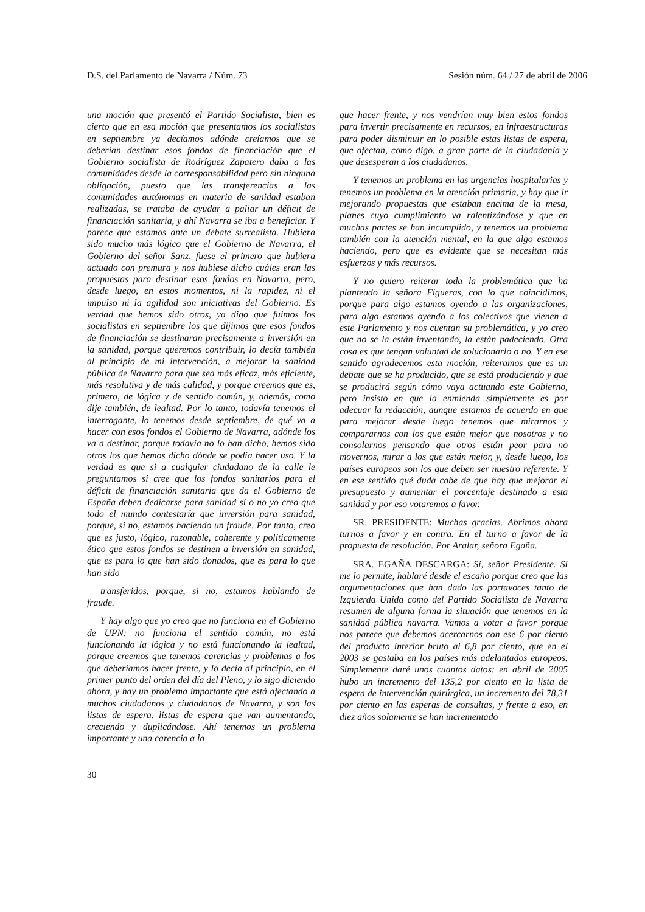D.S. del Parlamento de Navarra / Núm. 73 Sesión núm. 64 / 27 de abril de 2006
una moción que presentó el Partido Socialista, bien es cierto que en esa moción que presentamos los socialistas en septiembre ya decíamos adónde creíamos que se deberían destinar esos fondos de financiación que el Gobierno socialista de Rodríguez Zapatero daba a las comunidades desde la corresponsabilidad pero sin ninguna obligación, puesto que las transferencias a las comunidades autónomas en materia de sanidad estaban realizadas, se trataba de ayudar a paliar un déficit de financiación sanitaria, y ahí Navarra se iba a beneficiar. Y parece que estamos ante un debate surrealista. Hubiera sido mucho más lógico que el Gobierno de Navarra, el Gobierno del señor Sanz, fuese el primero que hubiera actuado con premura y nos hubiese dicho cuáles eran las propuestas para destinar esos fondos en Navarra, pero, desde luego, en estos momentos, ni la rapidez, ni el impulso ni la agilidad son iniciativas del Gobierno. Es verdad que hemos sido otros, ya digo que fuimos los socialistas en septiembre los que dijimos que esos fondos de financiación se destinaran precisamente a inversión en la sanidad, porque queremos contribuir, lo decía también al principio de mi intervención, a mejorar la sanidad pública de Navarra para que sea más eficaz, más eficiente, más resolutiva y de más calidad, y porque creemos que es, primero, de lógica y de sentido común, y, además, como dije también, de lealtad. Por lo tanto, todavía tenemos el interrogante, lo tenemos desde septiembre, de qué va a hacer con esos fondos el Gobierno de Navarra, adónde los va a destinar, porque todavía no lo han dicho, hemos sido otros los que hemos dicho dónde se podía hacer uso. Y la verdad es que si a cualquier ciudadano de la calle le preguntamos si cree que los fondos sanitarios para el déficit de financiación sanitaria que da el Gobierno de España deben dedicarse para sanidad sí o no yo creo que todo el mundo contestaría que inversión para sanidad, porque, si no, estamos haciendo un fraude. Por tanto, creo que es justo, lógico, razonable, coherente y políticamente ético que estos fondos se destinen a inversión en sanidad, que es para lo que han sido donados, que es para lo que han sido
transferidos, porque, si no, estamos hablando de fraude.
Y hay algo que yo creo que no funciona en el Gobierno de UPN: no funciona el sentido común, no está funcionando la lógica y no está funcionando la lealtad, porque creemos que tenemos carencias y problemas a los que deberíamos hacer frente, y lo decía al principio, en el primer punto del orden del día del Pleno, y lo sigo diciendo ahora, y hay un problema importante que está afectando a muchos ciudadanos y ciudadanas de Navarra, y son las listas de espera, listas de espera que van aumentando, creciendo y duplicándose. Ahí tenemos un problema importante y una carencia a la
que hacer frente, y nos vendrían muy bien estos fondos para invertir precisamente en recursos, en infraestructuras para poder disminuir en lo posible estas listas de espera, que afectan, como digo, a gran parte de la ciudadanía y que desesperan a los ciudadanos.
Y tenemos un problema en las urgencias hospitalarias y tenemos un problema en la atención primaria, y hay que ir mejorando propuestas que estaban encima de la mesa, planes cuyo cumplimiento va ralentizándose y que en muchas partes se han incumplido, y tenemos un problema también con la atención mental, en la que algo estamos haciendo, pero que es evidente que se necesitan más esfuerzos y más recursos.
Y no quiero reiterar toda la problemática que ha planteado la señora Figueras, con lo que coincidimos, porque para algo estamos oyendo a las organizaciones, para algo estamos oyendo a los colectivos que vienen a este Parlamento y nos cuentan su problemática, y yo creo que no se la están inventando, la están padeciendo. Otra cosa es que tengan voluntad de solucionarlo o no. Y en ese sentido agradecemos esta moción, reiteramos que es un debate que se ha producido, que se está produciendo y que se producirá según cómo vaya actuando este Gobierno, pero insisto en que la enmienda simplemente es por adecuar la redacción, aunque estamos de acuerdo en que para mejorar desde luego tenemos que mirarnos y compararnos con los que están mejor que nosotros y no consolarnos pensando que otros están peor para no movernos, mirar a los que están mejor, y, desde luego, los países europeos son los que deben ser nuestro referente. Y en ese sentido qué duda cabe de que hay que mejorar el presupuesto y aumentar el porcentaje destinado a esta sanidad y por eso votaremos a favor.
SR. PRESIDENTE: Muchas gracias. Abrimos ahora turnos a favor y en contra. En el turno a favor de la propuesta de resolución. Por Aralar, señora Egaña.
SRA. EGAÑA DESCARGA: Sí, señor Presidente. Si me lo permite, hablaré desde el escaño porque creo que las argumentaciones que han dado las portavoces tanto de Izquierda Unida como del Partido Socialista de Navarra resumen de alguna forma la situación que tenemos en la sanidad pública navarra. Vamos a votar a favor porque nos parece que debemos acercarnos con ese 6 por ciento del producto interior bruto al 6,8 por ciento, que en el 2003 se gastaba en los países más adelantados europeos. Simplemente daré unos cuantos datos: en abril de 2005 hubo un incremento del 135,2 por ciento en la lista de espera de intervención quirúrgica, un incremento del 78,31 por ciento en las esperas de consultas, y frente a eso, en diez años solamente se han incrementado
30